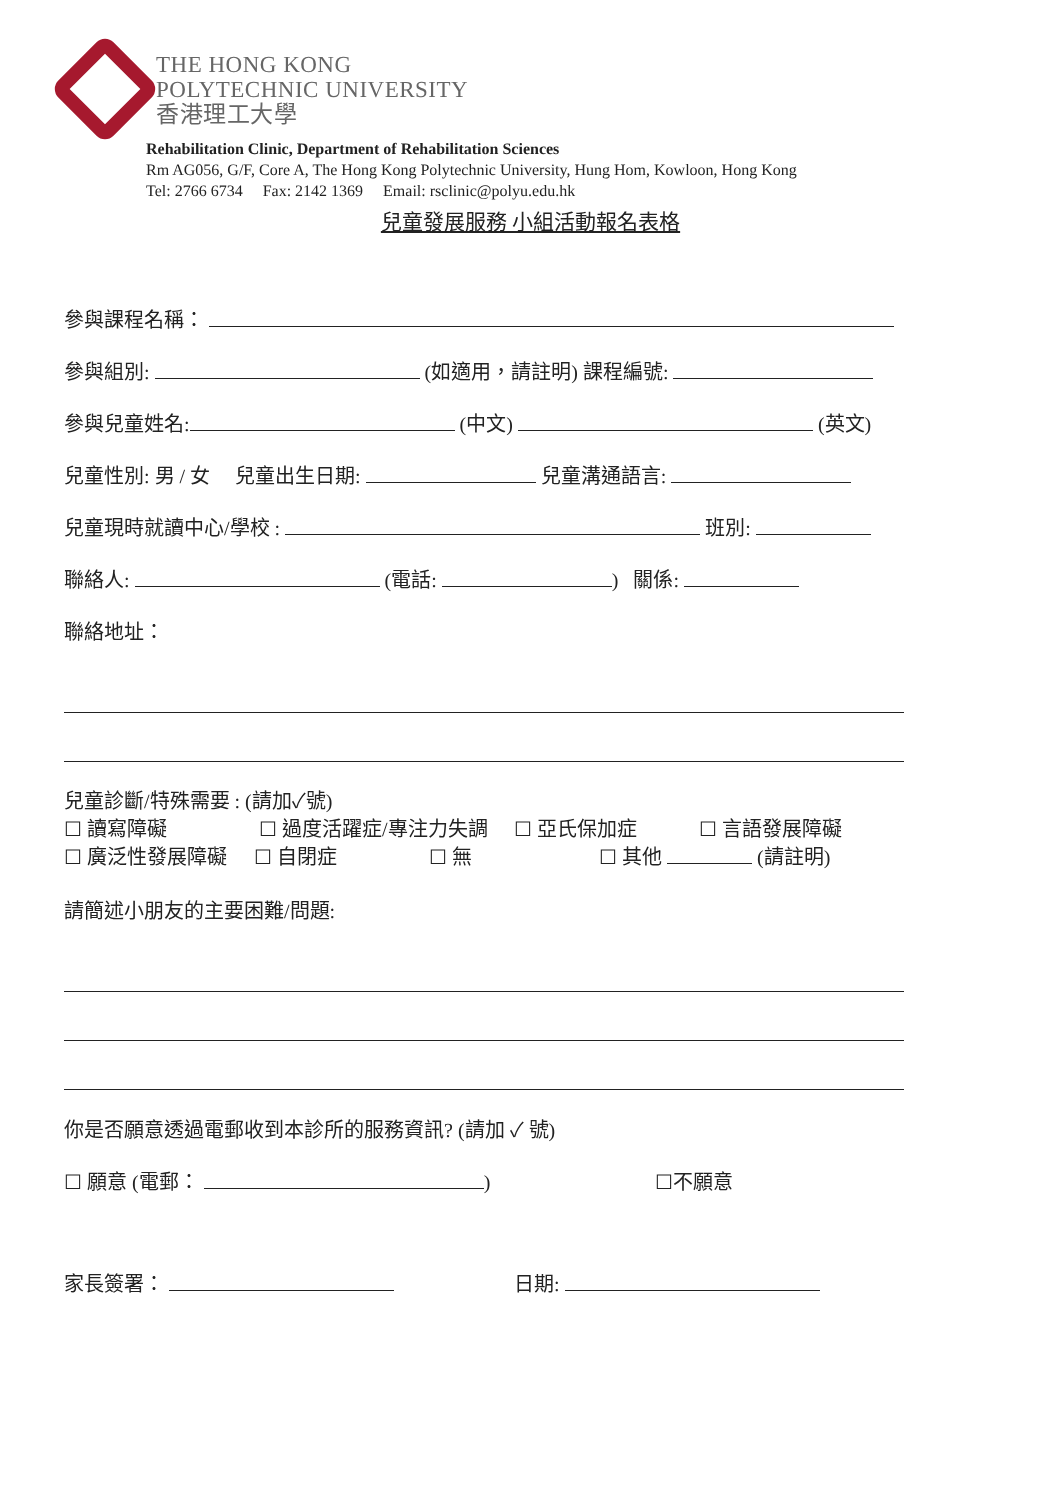THE HONG KONG
POLYTECHNIC UNIVERSITY
香港理工大學
Rehabilitation Clinic, Department of Rehabilitation Sciences
Rm AG056, G/F, Core A, The Hong Kong Polytechnic University, Hung Hom, Kowloon, Hong Kong
Tel: 2766 6734 Fax: 2142 1369 Email: rsclinic@polyu.edu.hk
兒童發展服務 小組活動報名表格
參與課程名稱：
參與組別: (如適用，請註明) 課程編號:
參與兒童姓名: (中文) (英文)
兒童性別: 男 / 女 兒童出生日期: 兒童溝通語言:
兒童現時就讀中心/學校 : 班別:
聯絡人: (電話: ) 關係:
聯絡地址：
兒童診斷/特殊需要 : (請加✓號)
☐ 讀寫障礙 ☐ 過度活躍症/專注力失調 ☐ 亞氏保加症 ☐ 言語發展障礙
☐ 廣泛性發展障礙 ☐ 自閉症 ☐ 無 ☐ 其他 (請註明)
請簡述小朋友的主要困難/問題:
你是否願意透過電郵收到本診所的服務資訊? (請加 ✓ 號)
☐ 願意 (電郵： ) ☐不願意
家長簽署： 日期: